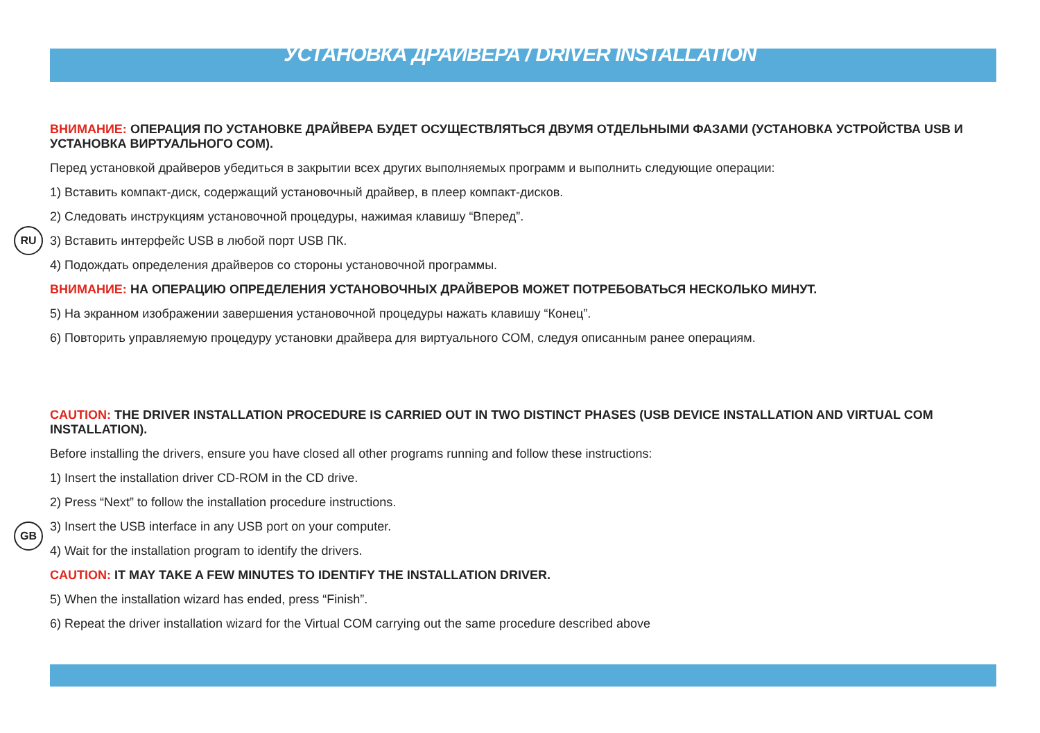УСТАНОВКА ДРАЙВЕРА / DRIVER INSTALLATION
RU
ВНИМАНИЕ: ОПЕРАЦИЯ ПО УСТАНОВКЕ ДРАЙВЕРА БУДЕТ ОСУЩЕСТВЛЯТЬСЯ ДВУМЯ ОТДЕЛЬНЫМИ ФАЗАМИ (УСТАНОВКА УСТРОЙСТВА USB И УСТАНОВКА ВИРТУАЛЬНОГО COM).
Перед установкой драйверов убедиться в закрытии всех других выполняемых программ и выполнить следующие операции:
1) Вставить компакт-диск, содержащий установочный драйвер, в плеер компакт-дисков.
2) Следовать инструкциям установочной процедуры, нажимая клавишу “Вперед”.
3) Вставить интерфейс USB в любой порт USB ПК.
4) Подождать определения драйверов со стороны установочной программы.
ВНИМАНИЕ: НА ОПЕРАЦИЮ ОПРЕДЕЛЕНИЯ УСТАНОВОЧНЫХ ДРАЙВЕРОВ МОЖЕТ ПОТРЕБОВАТЬСЯ НЕСКОЛЬКО МИНУТ.
5) На экранном изображении завершения установочной процедуры нажать клавишу “Конец”.
6) Повторить управляемую процедуру установки драйвера для виртуального COM, следуя описанным ранее операциям.
GB
CAUTION: THE DRIVER INSTALLATION PROCEDURE IS CARRIED OUT IN TWO DISTINCT PHASES (USB DEVICE INSTALLATION AND VIRTUAL COM INSTALLATION).
Before installing the drivers, ensure you have closed all other programs running and follow these instructions:
1) Insert the installation driver CD-ROM in the CD drive.
2) Press “Next” to follow the installation procedure instructions.
3) Insert the USB interface in any USB port on your computer.
4) Wait for the installation program to identify the drivers.
CAUTION: IT MAY TAKE A FEW MINUTES TO IDENTIFY THE INSTALLATION DRIVER.
5) When the installation wizard has ended, press “Finish”.
6) Repeat the driver installation wizard for the Virtual COM carrying out the same procedure described above